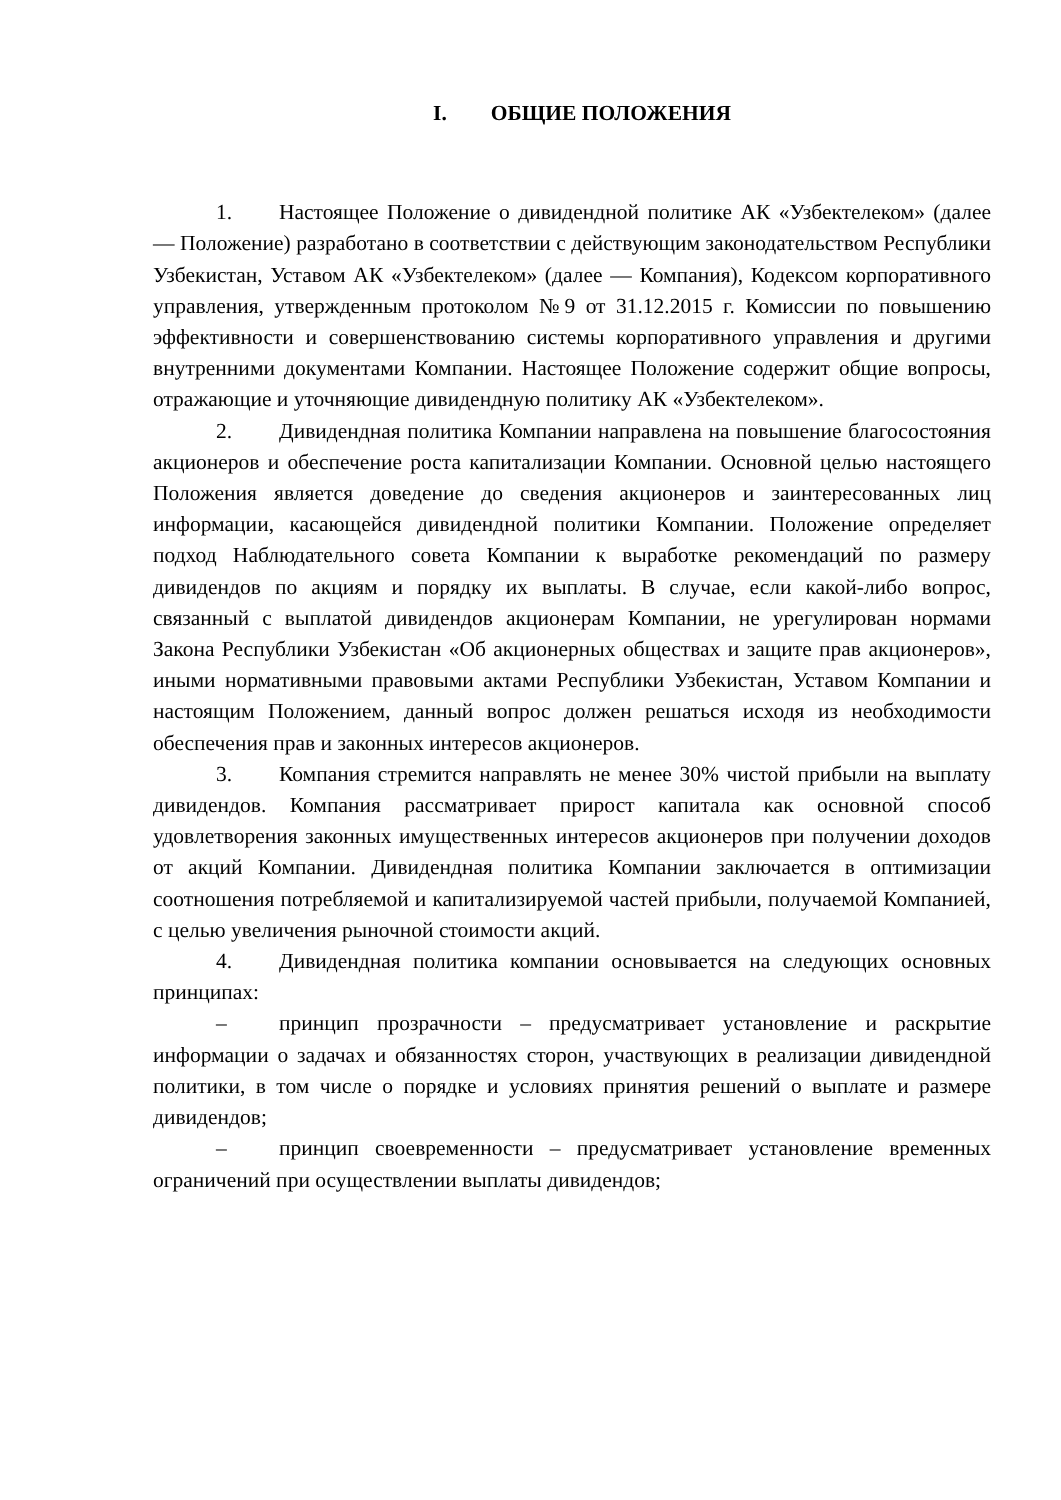I. ОБЩИЕ ПОЛОЖЕНИЯ
1. Настоящее Положение о дивидендной политике АК «Узбектелеком» (далее — Положение) разработано в соответствии с действующим законодательством Республики Узбекистан, Уставом АК «Узбектелеком» (далее — Компания), Кодексом корпоративного управления, утвержденным протоколом №9 от 31.12.2015 г. Комиссии по повышению эффективности и совершенствованию системы корпоративного управления и другими внутренними документами Компании. Настоящее Положение содержит общие вопросы, отражающие и уточняющие дивидендную политику АК «Узбектелеком».
2. Дивидендная политика Компании направлена на повышение благосостояния акционеров и обеспечение роста капитализации Компании. Основной целью настоящего Положения является доведение до сведения акционеров и заинтересованных лиц информации, касающейся дивидендной политики Компании. Положение определяет подход Наблюдательного совета Компании к выработке рекомендаций по размеру дивидендов по акциям и порядку их выплаты. В случае, если какой-либо вопрос, связанный с выплатой дивидендов акционерам Компании, не урегулирован нормами Закона Республики Узбекистан «Об акционерных обществах и защите прав акционеров», иными нормативными правовыми актами Республики Узбекистан, Уставом Компании и настоящим Положением, данный вопрос должен решаться исходя из необходимости обеспечения прав и законных интересов акционеров.
3. Компания стремится направлять не менее 30% чистой прибыли на выплату дивидендов. Компания рассматривает прирост капитала как основной способ удовлетворения законных имущественных интересов акционеров при получении доходов от акций Компании. Дивидендная политика Компании заключается в оптимизации соотношения потребляемой и капитализируемой частей прибыли, получаемой Компанией, с целью увеличения рыночной стоимости акций.
4. Дивидендная политика компании основывается на следующих основных принципах:
– принцип прозрачности – предусматривает установление и раскрытие информации о задачах и обязанностях сторон, участвующих в реализации дивидендной политики, в том числе о порядке и условиях принятия решений о выплате и размере дивидендов;
– принцип своевременности – предусматривает установление временных ограничений при осуществлении выплаты дивидендов;